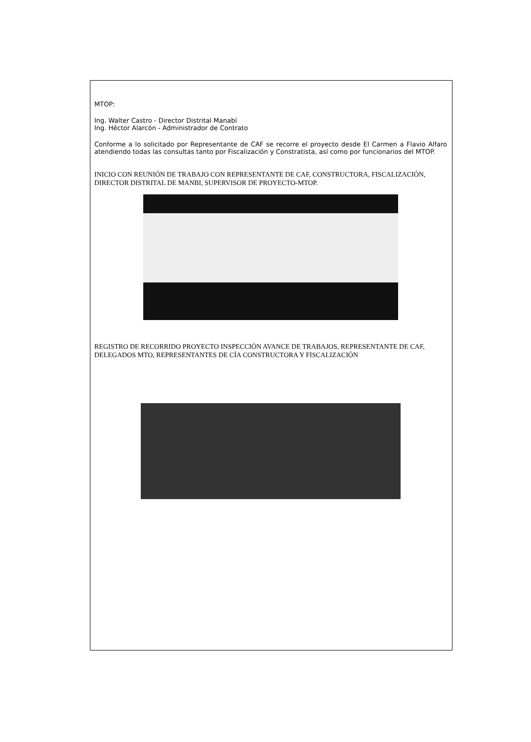MTOP:
Ing. Walter Castro - Director Distrital Manabí
Ing. Héctor Alarcón - Administrador de Contrato
Conforme a lo solicitado por Representante de CAF se recorre el proyecto desde El Carmen a Flavio Alfaro atendiendo todas las consultas tanto por Fiscalización y Constratista, así como por funcionarios del MTOP.
INICIO CON REUNIÓN DE TRABAJO CON REPRESENTANTE DE CAF, CONSTRUCTORA, FISCALIZACIÓN, DIRECTOR DISTRITAL DE MANBI, SUPERVISOR DE PROYECTO-MTOP.
REGISTRO DE RECORRIDO PROYECTO INSPECCIÓN AVANCE DE TRABAJOS, REPRESENTANTE DE CAF, DELEGADOS MTO, REPRESENTANTES DE CÍA CONSTRUCTORA Y FISCALIZACIÓN